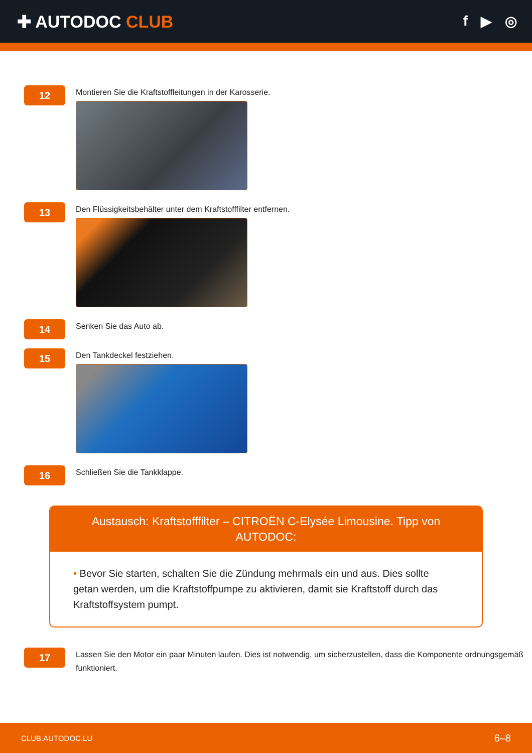✚ AUTODOC CLUB
f ▶ ◎
12
Montieren Sie die Kraftstoffleitungen in der Karosserie.
13
Den Flüssigkeitsbehälter unter dem Kraftstofffilter entfernen.
14
Senken Sie das Auto ab.
15
Den Tankdeckel festziehen.
16
Schließen Sie die Tankklappe.
Austausch: Kraftstofffilter – CITROËN C-Elysée Limousine. Tipp von AUTODOC:
• Bevor Sie starten, schalten Sie die Zündung mehrmals ein und aus. Dies sollte getan werden, um die Kraftstoffpumpe zu aktivieren, damit sie Kraftstoff durch das Kraftstoffsystem pumpt.
17
Lassen Sie den Motor ein paar Minuten laufen. Dies ist notwendig, um sicherzustellen, dass die Komponente ordnungsgemäß funktioniert.
CLUB.AUTODOC.LU 6–8